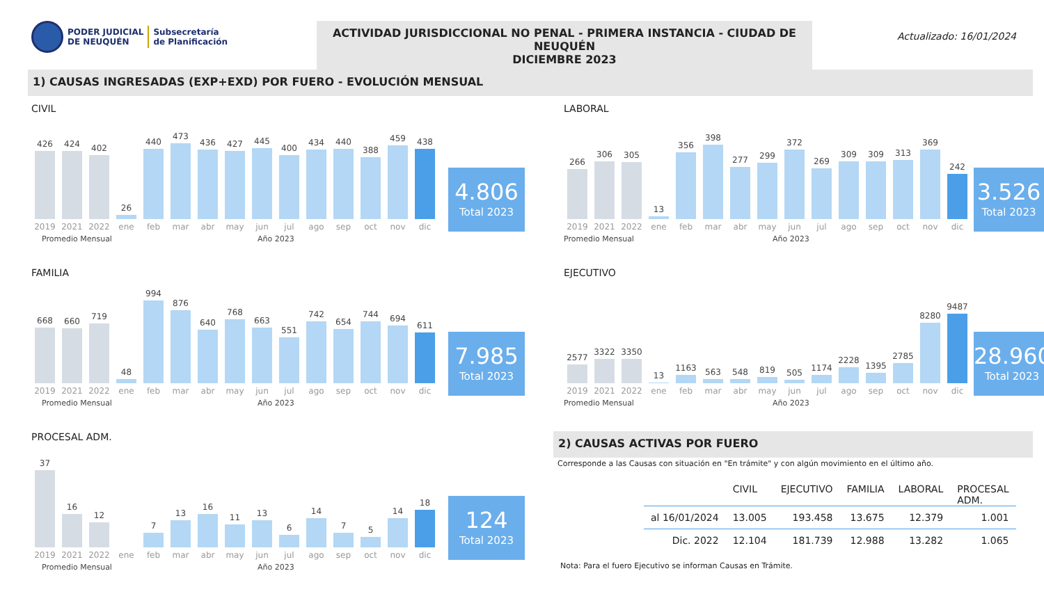PODER JUDICIAL
DE NEUQUÉN
Subsecretaría
de Planificación
ACTIVIDAD JURISDICCIONAL NO PENAL - PRIMERA INSTANCIA - CIUDAD DE NEUQUÉN
DICIEMBRE 2023
Actualizado: 16/01/2024
1) CAUSAS INGRESADAS (EXP+EXD) POR FUERO - EVOLUCIÓN MENSUAL
CIVIL
426
424
402
26
440
473
436
427
445
400
434
440
388
459
438
2019 2021 2022 ene feb mar abr may jun jul ago sep oct nov dic
Promedio Mensual Año 2023
4.806
Total 2023
FAMILIA
668
660
719
48
994
876
640
768
663
551
742
654
744
694
611
2019 2021 2022 ene feb mar abr may jun jul ago sep oct nov dic
Promedio Mensual Año 2023
7.985
Total 2023
PROCESAL ADM.
37
16
12
7
13
16
11
13
6
14
7
5
14
18
2019 2021 2022 ene feb mar abr may jun jul ago sep oct nov dic
Promedio Mensual Año 2023
124
Total 2023
LABORAL
266
306
305
13
356
398
277
299
372
269
309
309
313
369
242
2019 2021 2022 ene feb mar abr may jun jul ago sep oct nov dic
Promedio Mensual Año 2023
3.526
Total 2023
EJECUTIVO
2577
3322
3350
13
1163
563
548
819
505
1174
2228
1395
2785
8280
9487
2019 2021 2022 ene feb mar abr may jun jul ago sep oct nov dic
Promedio Mensual Año 2023
28.960
Total 2023
2) CAUSAS ACTIVAS POR FUERO
Corresponde a las Causas con situación en "En trámite" y con algún movimiento en el último año.
| | CIVIL | EJECUTIVO | FAMILIA | LABORAL | PROCESAL ADM. |
| --- | --- | --- | --- | --- | --- |
| al 16/01/2024 | 13.005 | 193.458 | 13.675 | 12.379 | 1.001 |
| Dic. 2022 | 12.104 | 181.739 | 12.988 | 13.282 | 1.065 |
Nota: Para el fuero Ejecutivo se informan Causas en Trámite.